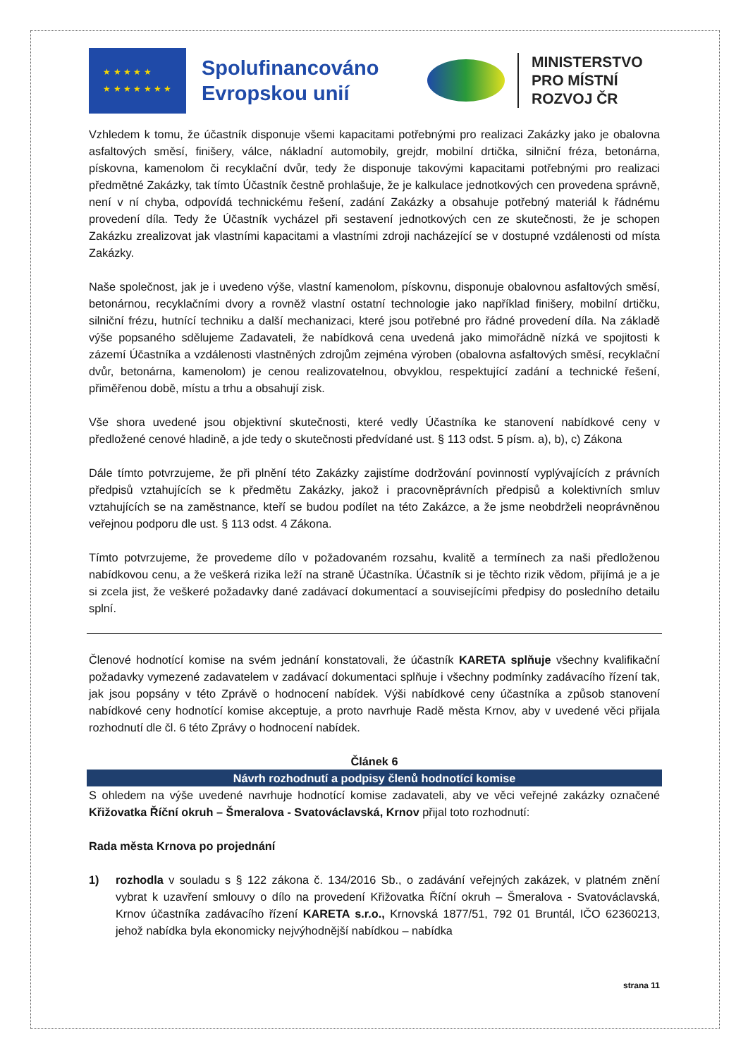★ ★ ★ ★ ★
★ ★ ★ ★ ★ ★ ★
Spolufinancováno Evropskou unií
MINISTERSTVO
PRO MÍSTNÍ
ROZVOJ ČR
Vzhledem k tomu, že účastník disponuje všemi kapacitami potřebnými pro realizaci Zakázky jako je obalovna asfaltových směsí, finišery, válce, nákladní automobily, grejdr, mobilní drtička, silniční fréza, betonárna, pískovna, kamenolom či recyklační dvůr, tedy že disponuje takovými kapacitami potřebnými pro realizaci předmětné Zakázky, tak tímto Účastník čestně prohlašuje, že je kalkulace jednotkových cen provedena správně, není v ní chyba, odpovídá technickému řešení, zadání Zakázky a obsahuje potřebný materiál k řádnému provedení díla. Tedy že Účastník vycházel při sestavení jednotkových cen ze skutečnosti, že je schopen Zakázku zrealizovat jak vlastními kapacitami a vlastními zdroji nacházející se v dostupné vzdálenosti od místa Zakázky.
Naše společnost, jak je i uvedeno výše, vlastní kamenolom, pískovnu, disponuje obalovnou asfaltových směsí, betonárnou, recyklačními dvory a rovněž vlastní ostatní technologie jako například finišery, mobilní drtičku, silniční frézu, hutnící techniku a další mechanizaci, které jsou potřebné pro řádné provedení díla. Na základě výše popsaného sdělujeme Zadavateli, že nabídková cena uvedená jako mimořádně nízká ve spojitosti k zázemí Účastníka a vzdálenosti vlastněných zdrojům zejména výroben (obalovna asfaltových směsí, recyklační dvůr, betonárna, kamenolom) je cenou realizovatelnou, obvyklou, respektující zadání a technické řešení, přiměřenou době, místu a trhu a obsahují zisk.
Vše shora uvedené jsou objektivní skutečnosti, které vedly Účastníka ke stanovení nabídkové ceny v předložené cenové hladině, a jde tedy o skutečnosti předvídané ust. § 113 odst. 5 písm. a), b), c) Zákona
Dále tímto potvrzujeme, že při plnění této Zakázky zajistíme dodržování povinností vyplývajících z právních předpisů vztahujících se k předmětu Zakázky, jakož i pracovněprávních předpisů a kolektivních smluv vztahujících se na zaměstnance, kteří se budou podílet na této Zakázce, a že jsme neobdrželi neoprávněnou veřejnou podporu dle ust. § 113 odst. 4 Zákona.
Tímto potvrzujeme, že provedeme dílo v požadovaném rozsahu, kvalitě a termínech za naši předloženou nabídkovou cenu, a že veškerá rizika leží na straně Účastníka. Účastník si je těchto rizik vědom, přijímá je a je si zcela jist, že veškeré požadavky dané zadávací dokumentací a souvisejícími předpisy do posledního detailu splní.
Členové hodnotící komise na svém jednání konstatovali, že účastník KARETA splňuje všechny kvalifikační požadavky vymezené zadavatelem v zadávací dokumentaci splňuje i všechny podmínky zadávacího řízení tak, jak jsou popsány v této Zprávě o hodnocení nabídek. Výši nabídkové ceny účastníka a způsob stanovení nabídkové ceny hodnotící komise akceptuje, a proto navrhuje Radě města Krnov, aby v uvedené věci přijala rozhodnutí dle čl. 6 této Zprávy o hodnocení nabídek.
Článek 6
Návrh rozhodnutí a podpisy členů hodnotící komise
S ohledem na výše uvedené navrhuje hodnotící komise zadavateli, aby ve věci veřejné zakázky označené Křižovatka Říční okruh – Šmeralova - Svatováclavská, Krnov přijal toto rozhodnutí:
Rada města Krnova po projednání
1) rozhodla v souladu s § 122 zákona č. 134/2016 Sb., o zadávání veřejných zakázek, v platném znění vybrat k uzavření smlouvy o dílo na provedení Křižovatka Říční okruh – Šmeralova - Svatováclavská, Krnov účastníka zadávacího řízení KARETA s.r.o., Krnovská 1877/51, 792 01 Bruntál, IČO 62360213, jehož nabídka byla ekonomicky nejvýhodnější nabídkou – nabídka
strana 11